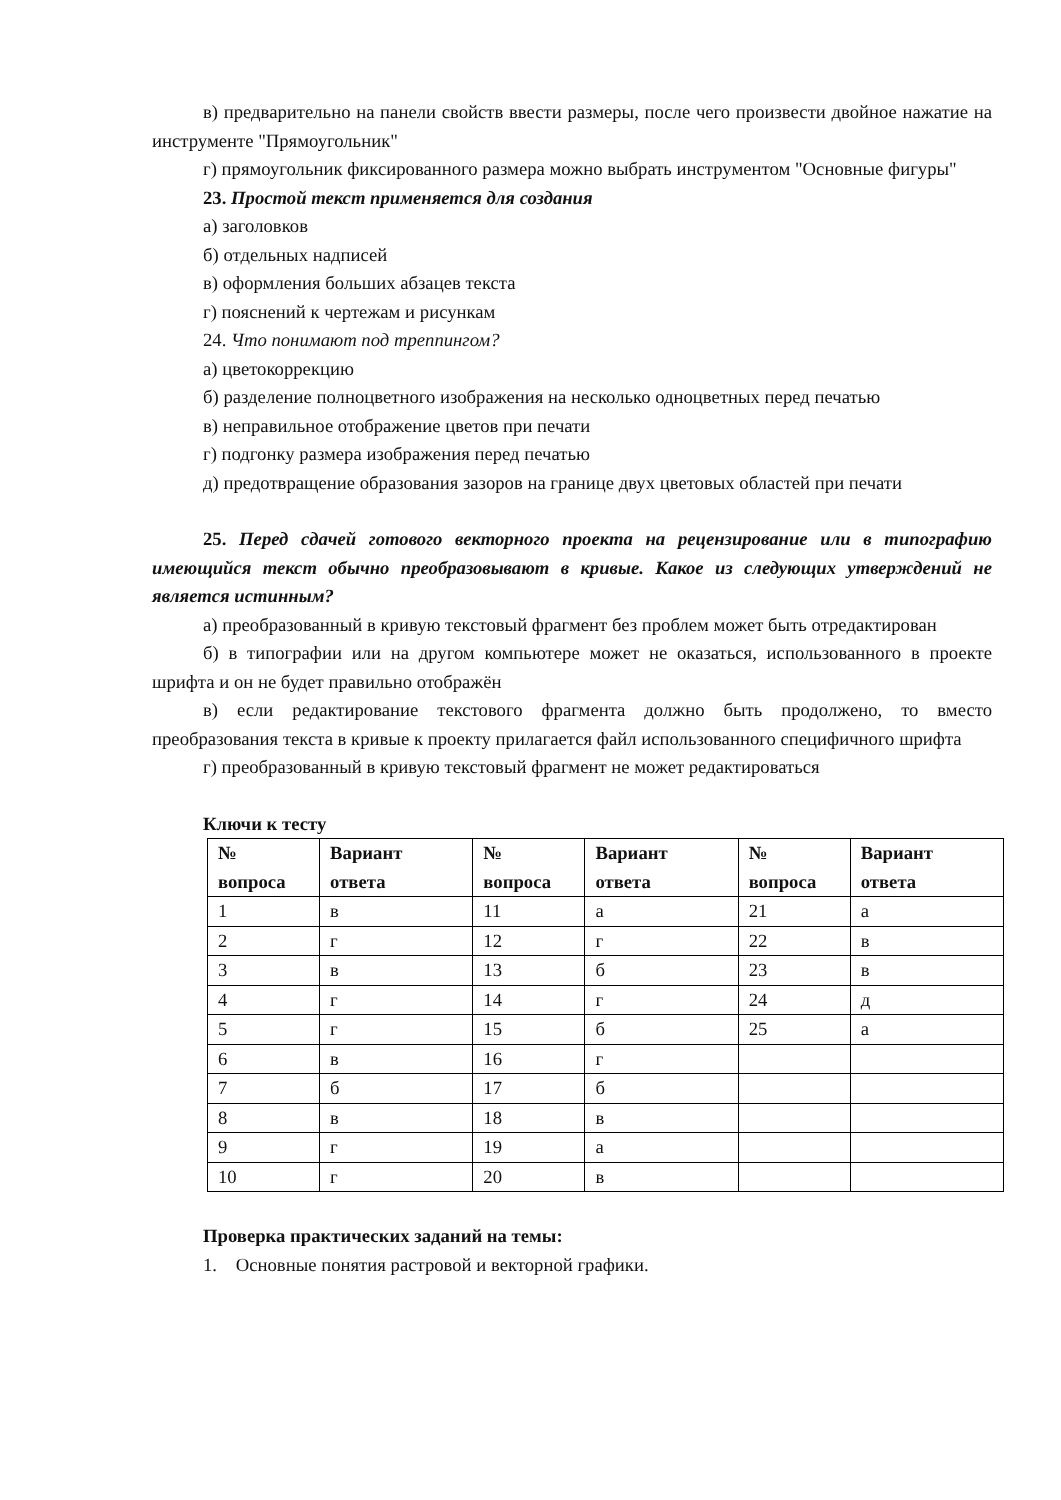в) предварительно на панели свойств ввести размеры, после чего произвести двойное нажатие на инструменте "Прямоугольник"
г) прямоугольник фиксированного размера можно выбрать инструментом "Основные фигуры"
23. Простой текст применяется для создания
а) заголовков
б) отдельных надписей
в) оформления больших абзацев текста
г) пояснений к чертежам и рисункам
24. Что понимают под треппингом?
а) цветокоррекцию
б) разделение полноцветного изображения на несколько одноцветных перед печатью
в) неправильное отображение цветов при печати
г) подгонку размера изображения перед печатью
д) предотвращение образования зазоров на границе двух цветовых областей при печати
25. Перед сдачей готового векторного проекта на рецензирование или в типографию имеющийся текст обычно преобразовывают в кривые. Какое из следующих утверждений не является истинным?
а) преобразованный в кривую текстовый фрагмент без проблем может быть отредактирован
б) в типографии или на другом компьютере может не оказаться, использованного в проекте шрифта и он не будет правильно отображён
в) если редактирование текстового фрагмента должно быть продолжено, то вместо преобразования текста в кривые к проекту прилагается файл использованного специфичного шрифта
г) преобразованный в кривую текстовый фрагмент не может редактироваться
Ключи к тесту
| № вопроса | Вариант ответа | № вопроса | Вариант ответа | № вопроса | Вариант ответа |
| --- | --- | --- | --- | --- | --- |
| 1 | в | 11 | а | 21 | а |
| 2 | г | 12 | г | 22 | в |
| 3 | в | 13 | б | 23 | в |
| 4 | г | 14 | г | 24 | д |
| 5 | г | 15 | б | 25 | а |
| 6 | в | 16 | г | | |
| 7 | б | 17 | б | | |
| 8 | в | 18 | в | | |
| 9 | г | 19 | а | | |
| 10 | г | 20 | в | | |
Проверка практических заданий на темы:
1. Основные понятия растровой и векторной графики.